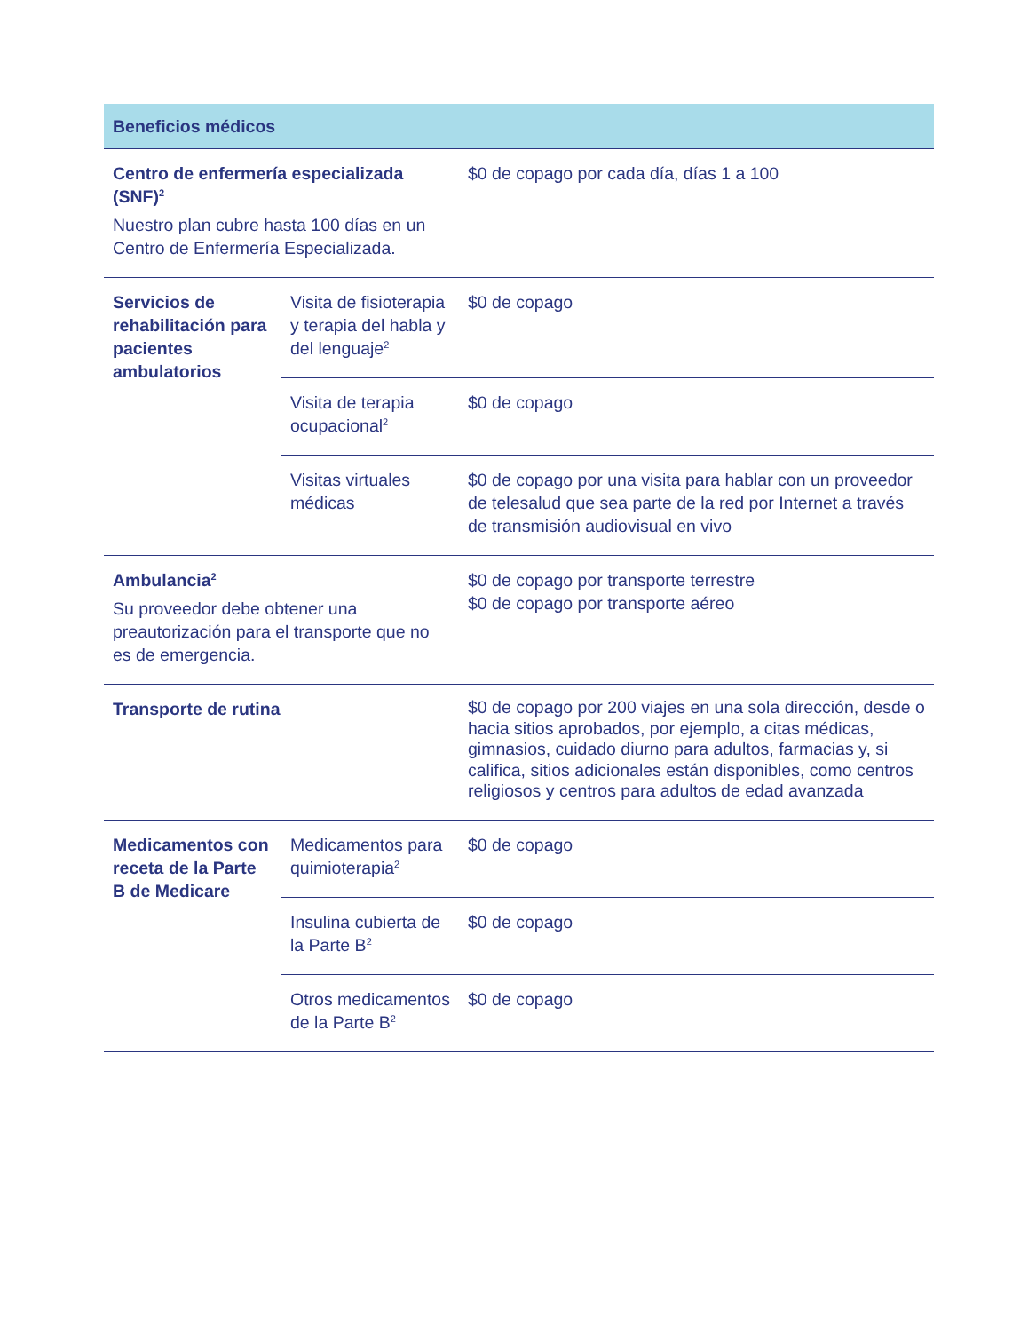| Beneficios médicos | | |
| --- | --- | --- |
| Centro de enfermería especializada (SNF)<sup>2</sup> Nuestro plan cubre hasta 100 días en un Centro de Enfermería Especializada. | | $0 de copago por cada día, días 1 a 100 |
| Servicios de rehabilitación para pacientes ambulatorios | Visita de fisioterapia y terapia del habla y del lenguaje<sup>2</sup> | $0 de copago |
| | Visita de terapia ocupacional<sup>2</sup> | $0 de copago |
| | Visitas virtuales médicas | $0 de copago por una visita para hablar con un proveedor de telesalud que sea parte de la red por Internet a través de transmisión audiovisual en vivo |
| Ambulancia<sup>2</sup> Su proveedor debe obtener una preautorización para el transporte que no es de emergencia. | | $0 de copago por transporte terrestre $0 de copago por transporte aéreo |
| Transporte de rutina | | $0 de copago por 200 viajes en una sola dirección, desde o hacia sitios aprobados, por ejemplo, a citas médicas, gimnasios, cuidado diurno para adultos, farmacias y, si califica, sitios adicionales están disponibles, como centros religiosos y centros para adultos de edad avanzada |
| Medicamentos con receta de la Parte B de Medicare | Medicamentos para quimioterapia<sup>2</sup> | $0 de copago |
| | Insulina cubierta de la Parte B<sup>2</sup> | $0 de copago |
| | Otros medicamentos de la Parte B<sup>2</sup> | $0 de copago |